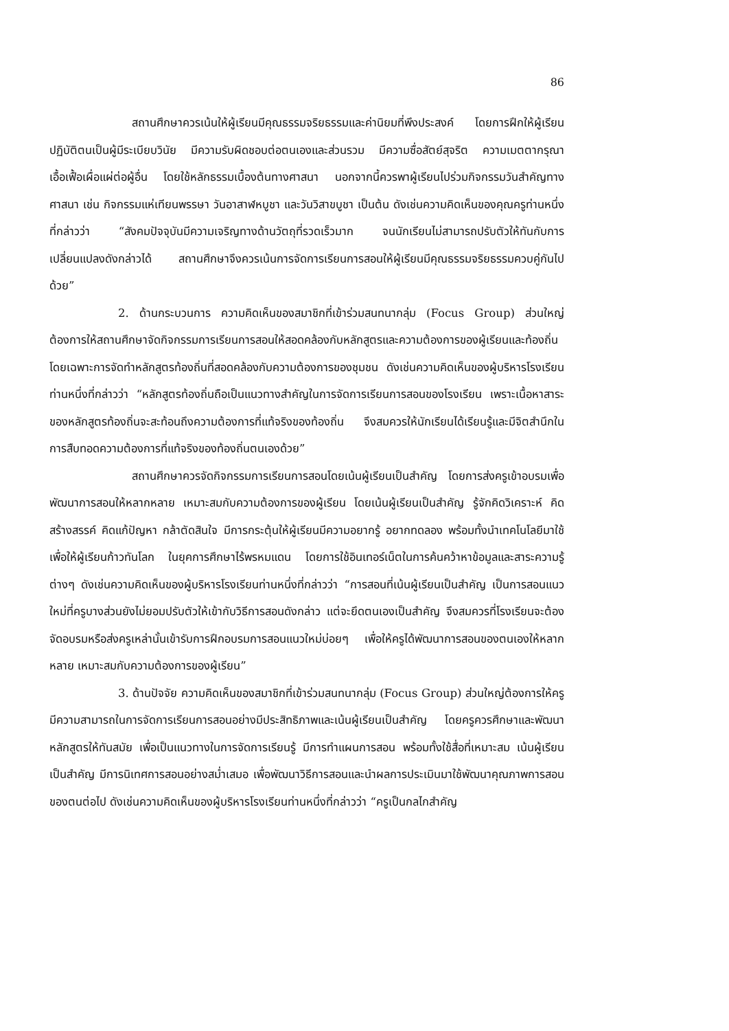86
สถานศึกษาควรเน้นให้ผู้เรียนมีคุณธรรมจริยธรรมและค่านิยมที่พึงประสงค์ โดยการฝึกให้ผู้เรียนปฏิบัติตนเป็นผู้มีระเบียบวินัย มีความรับผิดชอบต่อตนเองและส่วนรวม มีความซื่อสัตย์สุจริต ความเมตตากรุณา เอื้อเฟื้อเผื่อแผ่ต่อผู้อื่น โดยใช้หลักธรรมเบื้องต้นทางศาสนา นอกจากนี้ควรพาผู้เรียนไปร่วมกิจกรรมวันสำคัญทางศาสนา เช่น กิจกรรมแห่เทียนพรรษา วันอาสาฬหบูชา และวันวิสาขบูชา เป็นต้น ดังเช่นความคิดเห็นของคุณครูท่านหนึ่งที่กล่าวว่า “สังคมปัจจุบันมีความเจริญทางด้านวัตถุที่รวดเร็วมาก จนนักเรียนไม่สามารถปรับตัวให้ทันกับการเปลี่ยนแปลงดังกล่าวได้ สถานศึกษาจึงควรเน้นการจัดการเรียนการสอนให้ผู้เรียนมีคุณธรรมจริยธรรมควบคู่กันไปด้วย”
2. ด้านกระบวนการ ความคิดเห็นของสมาชิกที่เข้าร่วมสนทนากลุ่ม (Focus Group) ส่วนใหญ่ต้องการให้สถานศึกษาจัดกิจกรรมการเรียนการสอนให้สอดคล้องกับหลักสูตรและความต้องการของผู้เรียนและท้องถิ่น โดยเฉพาะการจัดทำหลักสูตรท้องถิ่นที่สอดคล้องกับความต้องการของชุมชน ดังเช่นความคิดเห็นของผู้บริหารโรงเรียนท่านหนึ่งที่กล่าวว่า “หลักสูตรท้องถิ่นถือเป็นแนวทางสำคัญในการจัดการเรียนการสอนของโรงเรียน เพราะเนื้อหาสาระของหลักสูตรท้องถิ่นจะสะท้อนถึงความต้องการที่แท้จริงของท้องถิ่น จึงสมควรให้นักเรียนได้เรียนรู้และมีจิตสำนึกในการสืบทอดความต้องการที่แท้จริงของท้องถิ่นตนเองด้วย”
สถานศึกษาควรจัดกิจกรรมการเรียนการสอนโดยเน้นผู้เรียนเป็นสำคัญ โดยการส่งครูเข้าอบรมเพื่อพัฒนาการสอนให้หลากหลาย เหมาะสมกับความต้องการของผู้เรียน โดยเน้นผู้เรียนเป็นสำคัญ รู้จักคิดวิเคราะห์ คิดสร้างสรรค์ คิดแก้ปัญหา กล้าตัดสินใจ มีการกระตุ้นให้ผู้เรียนมีความอยากรู้ อยากทดลอง พร้อมทั้งนำเทคโนโลยีมาใช้ เพื่อให้ผู้เรียนก้าวทันโลก ในยุคการศึกษาไร้พรหมแดน โดยการใช้อินเทอร์เน็ตในการค้นคว้าหาข้อมูลและสาระความรู้ต่างๆ ดังเช่นความคิดเห็นของผู้บริหารโรงเรียนท่านหนึ่งที่กล่าวว่า “การสอนที่เน้นผู้เรียนเป็นสำคัญ เป็นการสอนแนวใหม่ที่ครูบางส่วนยังไม่ยอมปรับตัวให้เข้ากับวิธีการสอนดังกล่าว แต่จะยึดตนเองเป็นสำคัญ จึงสมควรที่โรงเรียนจะต้องจัดอบรมหรือส่งครูเหล่านั้นเข้ารับการฝึกอบรมการสอนแนวใหม่บ่อยๆ เพื่อให้ครูได้พัฒนาการสอนของตนเองให้หลากหลาย เหมาะสมกับความต้องการของผู้เรียน”
3. ด้านปัจจัย ความคิดเห็นของสมาชิกที่เข้าร่วมสนทนากลุ่ม (Focus Group) ส่วนใหญ่ต้องการให้ครูมีความสามารถในการจัดการเรียนการสอนอย่างมีประสิทธิภาพและเน้นผู้เรียนเป็นสำคัญ โดยครูควรศึกษาและพัฒนาหลักสูตรให้ทันสมัย เพื่อเป็นแนวทางในการจัดการเรียนรู้ มีการทำแผนการสอน พร้อมทั้งใช้สื่อที่เหมาะสม เน้นผู้เรียนเป็นสำคัญ มีการนิเทศการสอนอย่างสม่ำเสมอ เพื่อพัฒนาวิธีการสอนและนำผลการประเมินมาใช้พัฒนาคุณภาพการสอนของตนต่อไป ดังเช่นความคิดเห็นของผู้บริหารโรงเรียนท่านหนึ่งที่กล่าวว่า “ครูเป็นกลไกสำคัญ